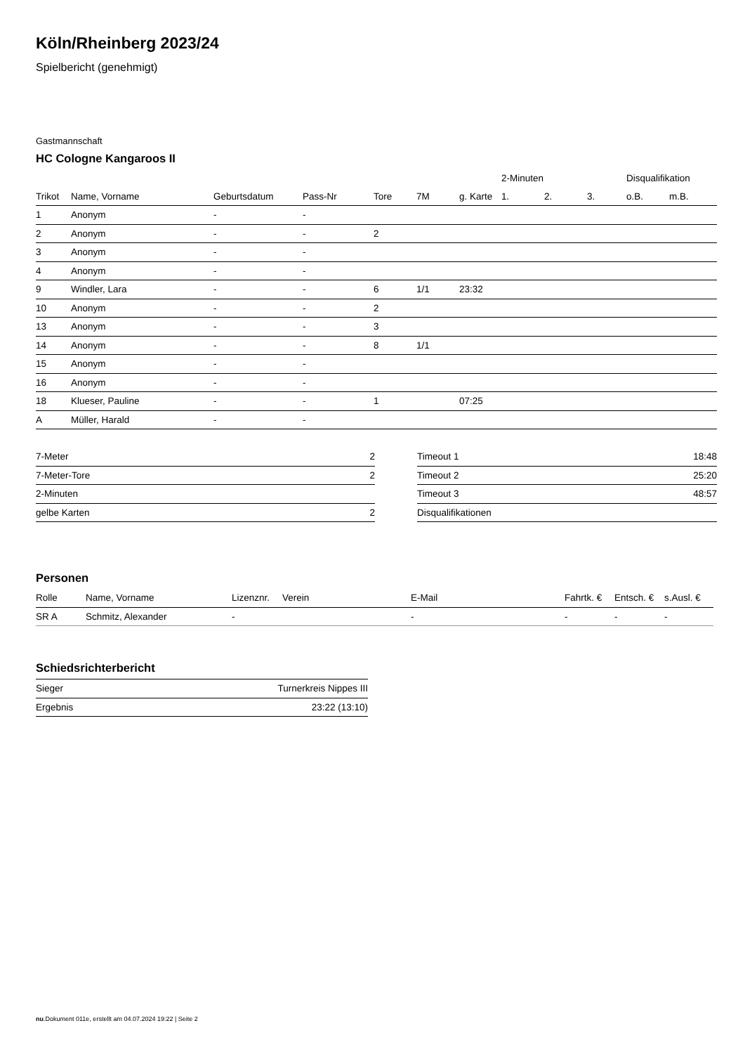Köln/Rheinberg 2023/24
Spielbericht (genehmigt)
Gastmannschaft
HC Cologne Kangaroos II
| | | | | | | | 2-Minuten | | | Disqualifikation | |
| --- | --- | --- | --- | --- | --- | --- | --- | --- | --- | --- | --- |
| Trikot | Name, Vorname | Geburtsdatum | Pass-Nr | Tore | 7M | g. Karte | 1. | 2. | 3. | o.B. | m.B. |
| 1 | Anonym | - | - | | | | | | | | |
| 2 | Anonym | - | - | 2 | | | | | | | |
| 3 | Anonym | - | - | | | | | | | | |
| 4 | Anonym | - | - | | | | | | | | |
| 9 | Windler, Lara | - | - | 6 | 1/1 | 23:32 | | | | | |
| 10 | Anonym | - | - | 2 | | | | | | | |
| 13 | Anonym | - | - | 3 | | | | | | | |
| 14 | Anonym | - | - | 8 | 1/1 | | | | | | |
| 15 | Anonym | - | - | | | | | | | | |
| 16 | Anonym | - | - | | | | | | | | |
| 18 | Klueser, Pauline | - | - | 1 | | 07:25 | | | | | |
| A | Müller, Harald | - | - | | | | | | | | |
| 7-Meter | 2 |
| 7-Meter-Tore | 2 |
| 2-Minuten | |
| gelbe Karten | 2 |
| Timeout 1 | 18:48 |
| Timeout 2 | 25:20 |
| Timeout 3 | 48:57 |
| Disqualifikationen | |
Personen
| Rolle | Name, Vorname | Lizenznr. | Verein | E-Mail | Fahrtk. € | Entsch. € | s.Ausl. € |
| --- | --- | --- | --- | --- | --- | --- | --- |
| SR A | Schmitz, Alexander | - | | - | - | - | - |
Schiedsrichterbericht
| Sieger | Turnerkreis Nippes III |
| Ergebnis | 23:22 (13:10) |
nu.Dokument 011e, erstellt am 04.07.2024 19:22 | Seite 2